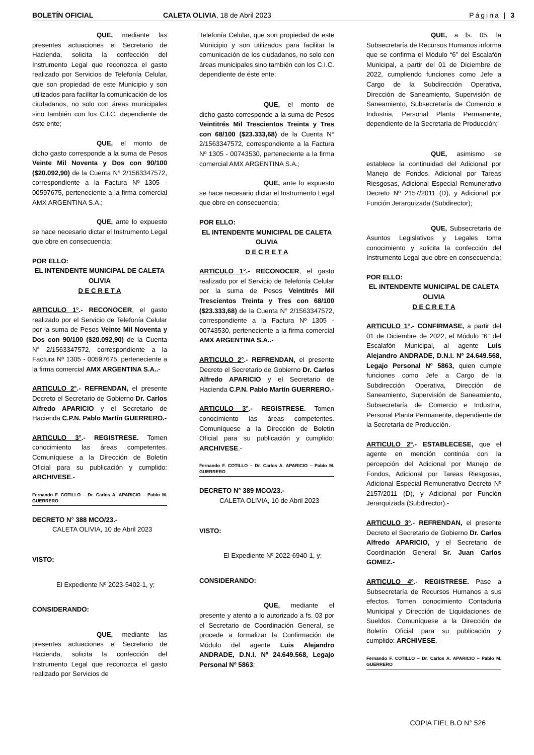BOLETÍN OFICIAL CALETA OLIVIA, 18 de Abril 2023 Página | 3
QUE, mediante las presentes actuaciones el Secretario de Hacienda, solicita la confección del Instrumento Legal que reconozca el gasto realizado por Servicios de Telefonía Celular, que son propiedad de este Municipio y son utilizados para facilitar la comunicación de los ciudadanos, no solo con áreas municipales sino también con los C.I.C. dependiente de éste ente;
QUE, el monto de dicho gasto corresponde a la suma de Pesos Veinte Mil Noventa y Dos con 90/100 ($20.092,90) de la Cuenta N° 2/1563347572, correspondiente a la Factura Nº 1305 - 00597675, perteneciente a la firma comercial AMX ARGENTINA S.A.;
QUE, ante lo expuesto se hace necesario dictar el Instrumento Legal que obre en consecuencia;
POR ELLO:
EL INTENDENTE MUNICIPAL DE CALETA OLIVIA
D E C R E T A
ARTICULO 1°.- RECONOCER, el gasto realizado por el Servicio de Telefonía Celular por la suma de Pesos Veinte Mil Noventa y Dos con 90/100 ($20.092,90) de la Cuenta N° 2/1563347572, correspondiente a la Factura Nº 1305 - 00597675, perteneciente a la firma comercial AMX ARGENTINA S.A..-
ARTICULO 2°.- REFRENDAN, el presente Decreto el Secretario de Gobierno Dr. Carlos Alfredo APARICIO y el Secretario de Hacienda C.P.N. Pablo Martín GUERRERO.-
ARTICULO 3°.- REGISTRESE. Tomen conocimiento las áreas competentes. Comuníquese a la Dirección de Boletín Oficial para su publicación y cumplido: ARCHIVESE.-
Fernando F. COTILLO – Dr. Carlos A. APARICIO – Pablo M. GUERRERO
DECRETO N° 388 MCO/23.-
CALETA OLIVIA, 10 de Abril 2023
VISTO:
El Expediente Nº 2023-5402-1, y;
CONSIDERANDO:
QUE, mediante las presentes actuaciones el Secretario de Hacienda, solicita la confección del Instrumento Legal que reconozca el gasto realizado por Servicios de
Telefonía Celular, que son propiedad de este Municipio y son utilizados para facilitar la comunicación de los ciudadanos, no solo con áreas municipales sino también con los C.I.C. dependiente de éste ente;
QUE, el monto de dicho gasto corresponde a la suma de Pesos Veintitrés Mil Trescientos Treinta y Tres con 68/100 ($23.333,68) de la Cuenta N° 2/1563347572, correspondiente a la Factura Nº 1305 - 00743530, perteneciente a la firma comercial AMX ARGENTINA S.A.;
QUE, ante lo expuesto se hace necesario dictar el Instrumento Legal que obre en consecuencia;
POR ELLO:
EL INTENDENTE MUNICIPAL DE CALETA OLIVIA
D E C R E T A
ARTICULO 1°.- RECONOCER, el gasto realizado por el Servicio de Telefonía Celular por la suma de Pesos Veintitrés Mil Trescientos Treinta y Tres con 68/100 ($23.333,68) de la Cuenta N° 2/1563347572, correspondiente a la Factura Nº 1305 - 00743530, perteneciente a la firma comercial AMX ARGENTINA S.A..-
ARTICULO 2°.- REFRENDAN, el presente Decreto el Secretario de Gobierno Dr. Carlos Alfredo APARICIO y el Secretario de Hacienda C.P.N. Pablo Martín GUERRERO.-
ARTICULO 3°.- REGISTRESE. Tomen conocimiento las áreas competentes. Comuníquese a la Dirección de Boletín Oficial para su publicación y cumplido: ARCHIVESE.-
Fernando F. COTILLO – Dr. Carlos A. APARICIO – Pablo M. GUERRERO
DECRETO N° 389 MCO/23.-
CALETA OLIVIA, 10 de Abril 2023
VISTO:
El Expediente Nº 2022-6940-1, y;
CONSIDERANDO:
QUE, mediante el presente y atento a lo autorizado a fs. 03 por el Secretario de Coordinación General, se procede a formalizar la Confirmación de Módulo del agente Luis Alejandro ANDRADE, D.N.I. Nº 24.649.568, Legajo Personal Nº 5863;
QUE, a fs. 05, la Subsecretaría de Recursos Humanos informa que se confirma el Módulo “6” del Escalafón Municipal, a partir del 01 de Diciembre de 2022, cumpliendo funciones como Jefe a Cargo de la Subdirección Operativa, Dirección de Saneamiento, Supervisión de Saneamiento, Subsecretaría de Comercio e Industria, Personal Planta Permanente, dependiente de la Secretaría de Producción;
QUE, asimismo se establece la continuidad del Adicional por Manejo de Fondos, Adicional por Tareas Riesgosas, Adicional Especial Remunerativo Decreto Nº 2157/2011 (D), y Adicional por Función Jerarquizada (Subdirector);
QUE, Subsecretaría de Asuntos Legislativos y Legales toma conocimiento y solicita la confección del Instrumento Legal que obre en consecuencia;
POR ELLO:
EL INTENDENTE MUNICIPAL DE CALETA OLIVIA
D E C R E T A
ARTICULO 1°.- CONFIRMASE, a partir del 01 de Diciembre de 2022, el Módulo “6” del Escalafón Municipal, al agente Luis Alejandro ANDRADE, D.N.I. Nº 24.649.568, Legajo Personal Nº 5863, quien cumple funciones como Jefe a Cargo de la Subdirección Operativa, Dirección de Saneamiento, Supervisión de Saneamiento, Subsecretaría de Comercio e Industria, Personal Planta Permanente, dependiente de la Secretaría de Producción.-
ARTICULO 2º.- ESTABLECESE, que el agente en mención continúa con la percepción del Adicional por Manejo de Fondos, Adicional por Tareas Riesgosas, Adicional Especial Remunerativo Decreto Nº 2157/2011 (D), y Adicional por Función Jerarquizada (Subdirector).-
ARTICULO 3º.- REFRENDAN, el presente Decreto el Secretario de Gobierno Dr. Carlos Alfredo APARICIO, y el Secretario de Coordinación General Sr. Juan Carlos GOMEZ.-
ARTICULO 4º.- REGISTRESE. Pase a Subsecretaría de Recursos Humanos a sus efectos. Tomen conocimiento Contaduría Municipal y Dirección de Liquidaciones de Sueldos. Comuníquese a la Dirección de Boletín Oficial para su publicación y cumplido: ARCHIVESE.-
Fernando F. COTILLO – Dr. Carlos A. APARICIO – Pablo M. GUERRERO
COPIA FIEL B.O N° 526